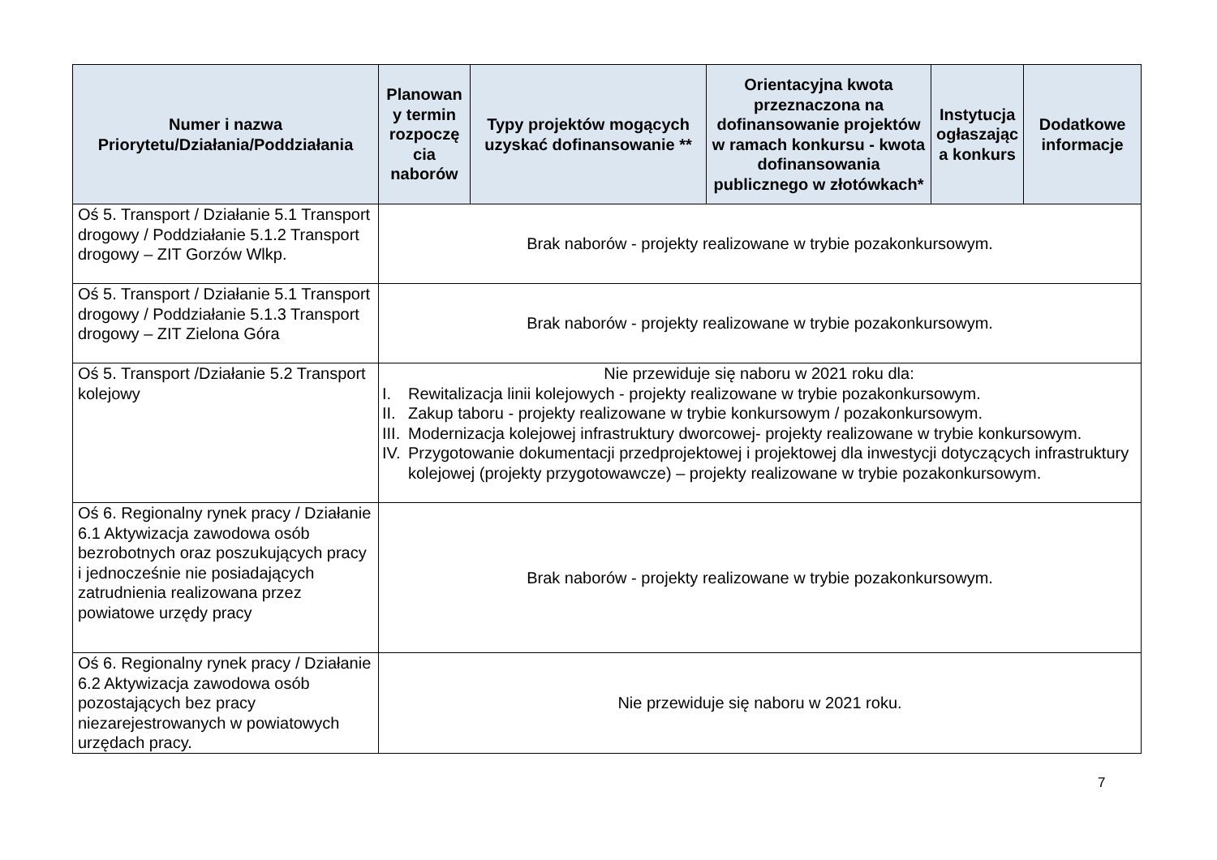| Numer i nazwa Priorytetu/Działania/Poddziałania | Planowan y termin rozpoczę cia naborów | Typy projektów mogących uzyskać dofinansowanie ** | Orientacyjna kwota przeznaczona na dofinansowanie projektów w ramach konkursu - kwota dofinansowania publicznego w złotówkach* | Instytucja ogłaszając a konkurs | Dodatkowe informacje |
| --- | --- | --- | --- | --- | --- |
| Oś 5. Transport / Działanie 5.1 Transport drogowy / Poddziałanie 5.1.2 Transport drogowy – ZIT Gorzów Wlkp. | Brak naborów - projekty realizowane w trybie pozakonkursowym. | | | | |
| Oś 5. Transport / Działanie 5.1 Transport drogowy / Poddziałanie 5.1.3 Transport drogowy – ZIT Zielona Góra | Brak naborów - projekty realizowane w trybie pozakonkursowym. | | | | |
| Oś 5. Transport /Działanie 5.2 Transport kolejowy | Nie przewiduje się naboru w 2021 roku dla: I. Rewitalizacja linii kolejowych - projekty realizowane w trybie pozakonkursowym. II. Zakup taboru - projekty realizowane w trybie konkursowym / pozakonkursowym. III. Modernizacja kolejowej infrastruktury dworcowej- projekty realizowane w trybie konkursowym. IV. Przygotowanie dokumentacji przedprojektowej i projektowej dla inwestycji dotyczących infrastruktury kolejowej (projekty przygotowawcze) – projekty realizowane w trybie pozakonkursowym. | | | | |
| Oś 6. Regionalny rynek pracy / Działanie 6.1 Aktywizacja zawodowa osób bezrobotnych oraz poszukujących pracy i jednocześnie nie posiadających zatrudnienia realizowana przez powiatowe urzędy pracy | Brak naborów - projekty realizowane w trybie pozakonkursowym. | | | | |
| Oś 6. Regionalny rynek pracy / Działanie 6.2 Aktywizacja zawodowa osób pozostających bez pracy niezarejestrowanych w powiatowych urzędach pracy. | Nie przewiduje się naboru w 2021 roku. | | | | |
7